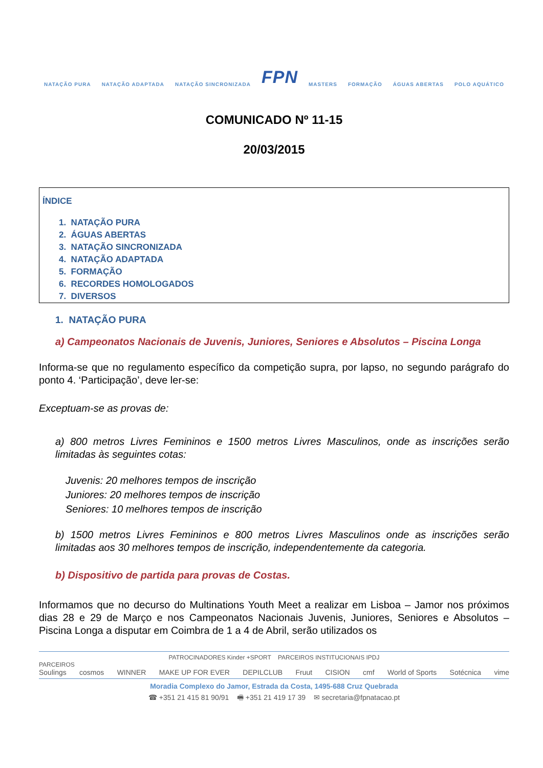NATAÇÃO PURA NATAÇÃO ADAPTADA NATAÇÃO SINCRONIZADA FPN MASTERS FORMAÇÃO ÁGUAS ABERTAS POLO AQUÁTICO
COMUNICADO Nº 11-15
20/03/2015
ÍNDICE
1. NATAÇÃO PURA
2. ÁGUAS ABERTAS
3. NATAÇÃO SINCRONIZADA
4. NATAÇÃO ADAPTADA
5. FORMAÇÃO
6. RECORDES HOMOLOGADOS
7. DIVERSOS
1. NATAÇÃO PURA
a) Campeonatos Nacionais de Juvenis, Juniores, Seniores e Absolutos – Piscina Longa
Informa-se que no regulamento específico da competição supra, por lapso, no segundo parágrafo do ponto 4. ‘Participação’, deve ler-se:
Exceptuam-se as provas de:
a) 800 metros Livres Femininos e 1500 metros Livres Masculinos, onde as inscrições serão limitadas às seguintes cotas:
Juvenis: 20 melhores tempos de inscrição
Juniores: 20 melhores tempos de inscrição
Seniores: 10 melhores tempos de inscrição
b) 1500 metros Livres Femininos e 800 metros Livres Masculinos onde as inscrições serão limitadas aos 30 melhores tempos de inscrição, independentemente da categoria.
b) Dispositivo de partida para provas de Costas.
Informamos que no decurso do Multinations Youth Meet a realizar em Lisboa – Jamor nos próximos dias 28 e 29 de Março e nos Campeonatos Nacionais Juvenis, Juniores, Seniores e Absolutos – Piscina Longa a disputar em Coimbra de 1 a 4 de Abril, serão utilizados os
PATROCINADORES Kinder +SPORT PARCEIROS INSTITUCIONAIS IPDJ
PARCEIROS
Soulings cosmos WINNER MAKE UP FOR EVER DEPILCLUB Fruut CISION cmf World of Sports Sotécnica vime
Moradia Complexo do Jamor, Estrada da Costa, 1495-688 Cruz Quebrada
☎ +351 21 415 81 90/91 🖷 +351 21 419 17 39 ✉ secretaria@fpnatacao.pt